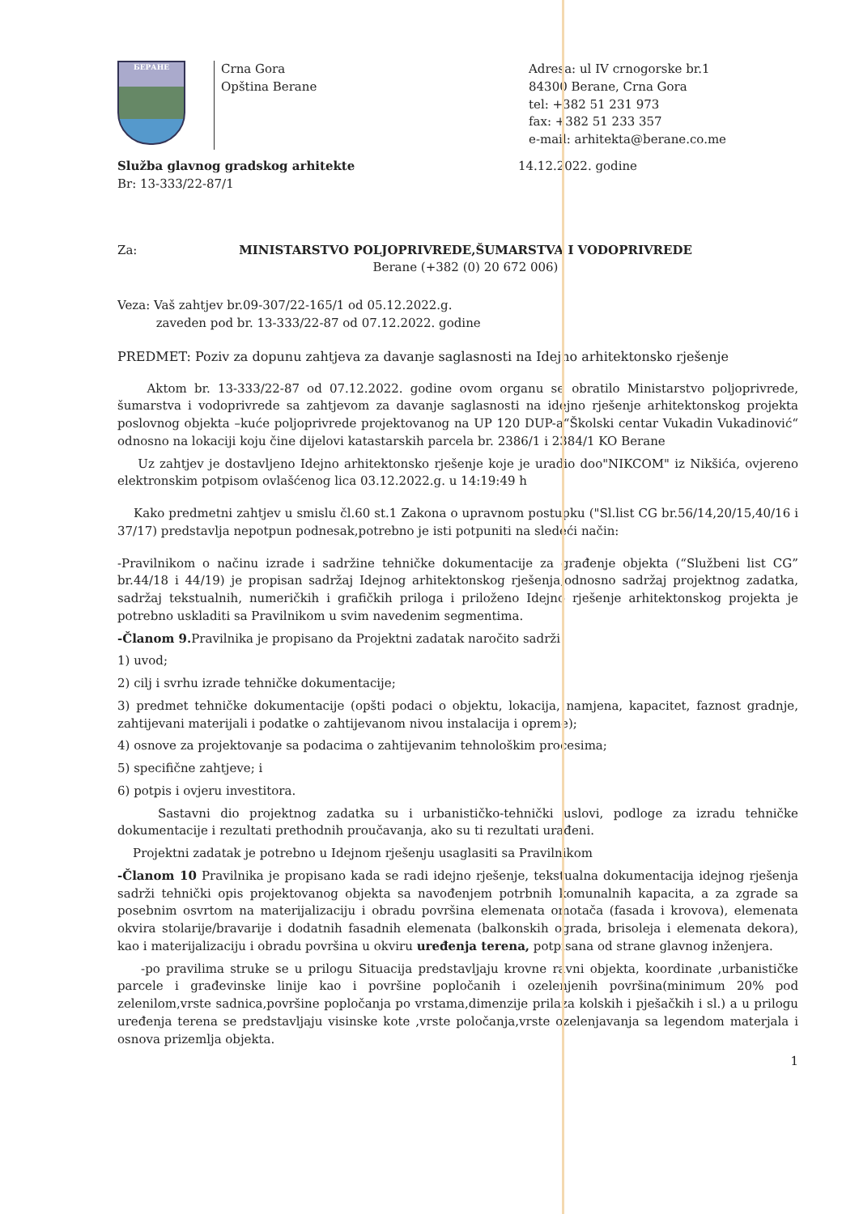БЕРАНЕ
Crna Gora
Opština Berane
Adresa: ul IV crnogorske br.1
84300 Berane, Crna Gora
tel: +382 51 231 973
fax: +382 51 233 357
e-mail: arhitekta@berane.co.me
Služba glavnog gradskog arhitekte
Br: 13-333/22-87/1
14.12.2022. godine
Za: MINISTARSTVO POLJOPRIVREDE,ŠUMARSTVA I VODOPRIVREDE
Berane (+382 (0) 20 672 006)
Veza: Vaš zahtjev br.09-307/22-165/1 od 05.12.2022.g.
zaveden pod br. 13-333/22-87 od 07.12.2022. godine
PREDMET: Poziv za dopunu zahtjeva za davanje saglasnosti na Idejno arhitektonsko rješenje
Aktom br. 13-333/22-87 od 07.12.2022. godine ovom organu se obratilo Ministarstvo poljoprivrede, šumarstva i vodoprivrede sa zahtjevom za davanje saglasnosti na idejno rješenje arhitektonskog projekta poslovnog objekta –kuće poljoprivrede projektovanog na UP 120 DUP-a“Školski centar Vukadin Vukadinović“ odnosno na lokaciji koju čine dijelovi katastarskih parcela br. 2386/1 i 2384/1 KO Berane
Uz zahtjev je dostavljeno Idejno arhitektonsko rješenje koje je uradio doo"NIKCOM" iz Nikšića, ovjereno elektronskim potpisom ovlašćenog lica 03.12.2022.g. u 14:19:49 h
Kako predmetni zahtjev u smislu čl.60 st.1 Zakona o upravnom postupku ("Sl.list CG br.56/14,20/15,40/16 i 37/17) predstavlja nepotpun podnesak,potrebno je isti potpuniti na sledeći način:
-Pravilnikom o načinu izrade i sadržine tehničke dokumentacije za građenje objekta (“Službeni list CG” br.44/18 i 44/19) je propisan sadržaj Idejnog arhitektonskog rješenja,odnosno sadržaj projektnog zadatka, sadržaj tekstualnih, numeričkih i grafičkih priloga i priloženo Idejno rješenje arhitektonskog projekta je potrebno uskladiti sa Pravilnikom u svim navedenim segmentima.
-Članom 9. Pravilnika je propisano da Projektni zadatak naročito sadrži
1) uvod;
2) cilj i svrhu izrade tehničke dokumentacije;
3) predmet tehničke dokumentacije (opšti podaci o objektu, lokacija, namjena, kapacitet, faznost gradnje, zahtijevani materijali i podatke o zahtijevanom nivou instalacija i opreme);
4) osnove za projektovanje sa podacima o zahtijevanim tehnološkim procesima;
5) specifične zahtjeve; i
6) potpis i ovjeru investitora.
Sastavni dio projektnog zadatka su i urbanističko-tehnički uslovi, podloge za izradu tehničke dokumentacije i rezultati prethodnih proučavanja, ako su ti rezultati urađeni.
Projektni zadatak je potrebno u Idejnom rješenju usaglasiti sa Pravilnikom
-Članom 10 Pravilnika je propisano kada se radi idejno rješenje, tekstualna dokumentacija idejnog rješenja sadrži tehnički opis projektovanog objekta sa navođenjem potrbnih komunalnih kapacita, a za zgrade sa posebnim osvrtom na materijalizaciju i obradu površina elemenata omotača (fasada i krovova), elemenata okvira stolarije/bravarije i dodatnih fasadnih elemenata (balkonskih ograda, brisoleja i elemenata dekora), kao i materijalizaciju i obradu površina u okviru uređenja terena, potpisana od strane glavnog inženjera.
-po pravilima struke se u prilogu Situacija predstavljaju krovne ravni objekta, koordinate ,urbanističke parcele i građevinske linije kao i površine popločanih i ozelenjenih površina(minimum 20% pod zelenilom,vrste sadnica,površine popločanja po vrstama,dimenzije prilaza kolskih i pješačkih i sl.) a u prilogu uređenja terena se predstavljaju visinske kote ,vrste poločanja,vrste ozelenjavanja sa legendom materjala i osnova prizemlja objekta.
1